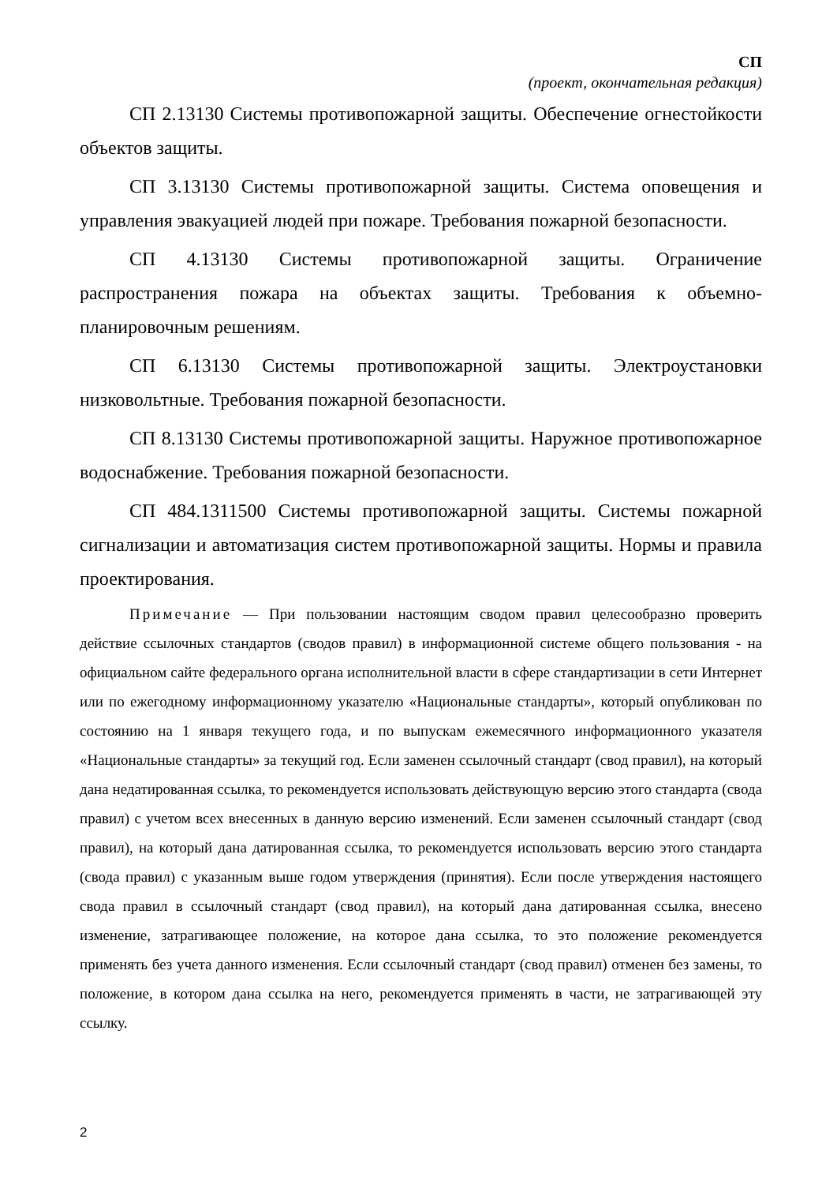СП
(проект, окончательная редакция)
СП 2.13130 Системы противопожарной защиты. Обеспечение огнестойкости объектов защиты.
СП 3.13130 Системы противопожарной защиты. Система оповещения и управления эвакуацией людей при пожаре. Требования пожарной безопасности.
СП 4.13130 Системы противопожарной защиты. Ограничение распространения пожара на объектах защиты. Требования к объемно-планировочным решениям.
СП 6.13130 Системы противопожарной защиты. Электроустановки низковольтные. Требования пожарной безопасности.
СП 8.13130 Системы противопожарной защиты. Наружное противопожарное водоснабжение. Требования пожарной безопасности.
СП 484.1311500 Системы противопожарной защиты. Системы пожарной сигнализации и автоматизация систем противопожарной защиты. Нормы и правила проектирования.
Примечание — При пользовании настоящим сводом правил целесообразно проверить действие ссылочных стандартов (сводов правил) в информационной системе общего пользования - на официальном сайте федерального органа исполнительной власти в сфере стандартизации в сети Интернет или по ежегодному информационному указателю «Национальные стандарты», который опубликован по состоянию на 1 января текущего года, и по выпускам ежемесячного информационного указателя «Национальные стандарты» за текущий год. Если заменен ссылочный стандарт (свод правил), на который дана недатированная ссылка, то рекомендуется использовать действующую версию этого стандарта (свода правил) с учетом всех внесенных в данную версию изменений. Если заменен ссылочный стандарт (свод правил), на который дана датированная ссылка, то рекомендуется использовать версию этого стандарта (свода правил) с указанным выше годом утверждения (принятия). Если после утверждения настоящего свода правил в ссылочный стандарт (свод правил), на который дана датированная ссылка, внесено изменение, затрагивающее положение, на которое дана ссылка, то это положение рекомендуется применять без учета данного изменения. Если ссылочный стандарт (свод правил) отменен без замены, то положение, в котором дана ссылка на него, рекомендуется применять в части, не затрагивающей эту ссылку.
2